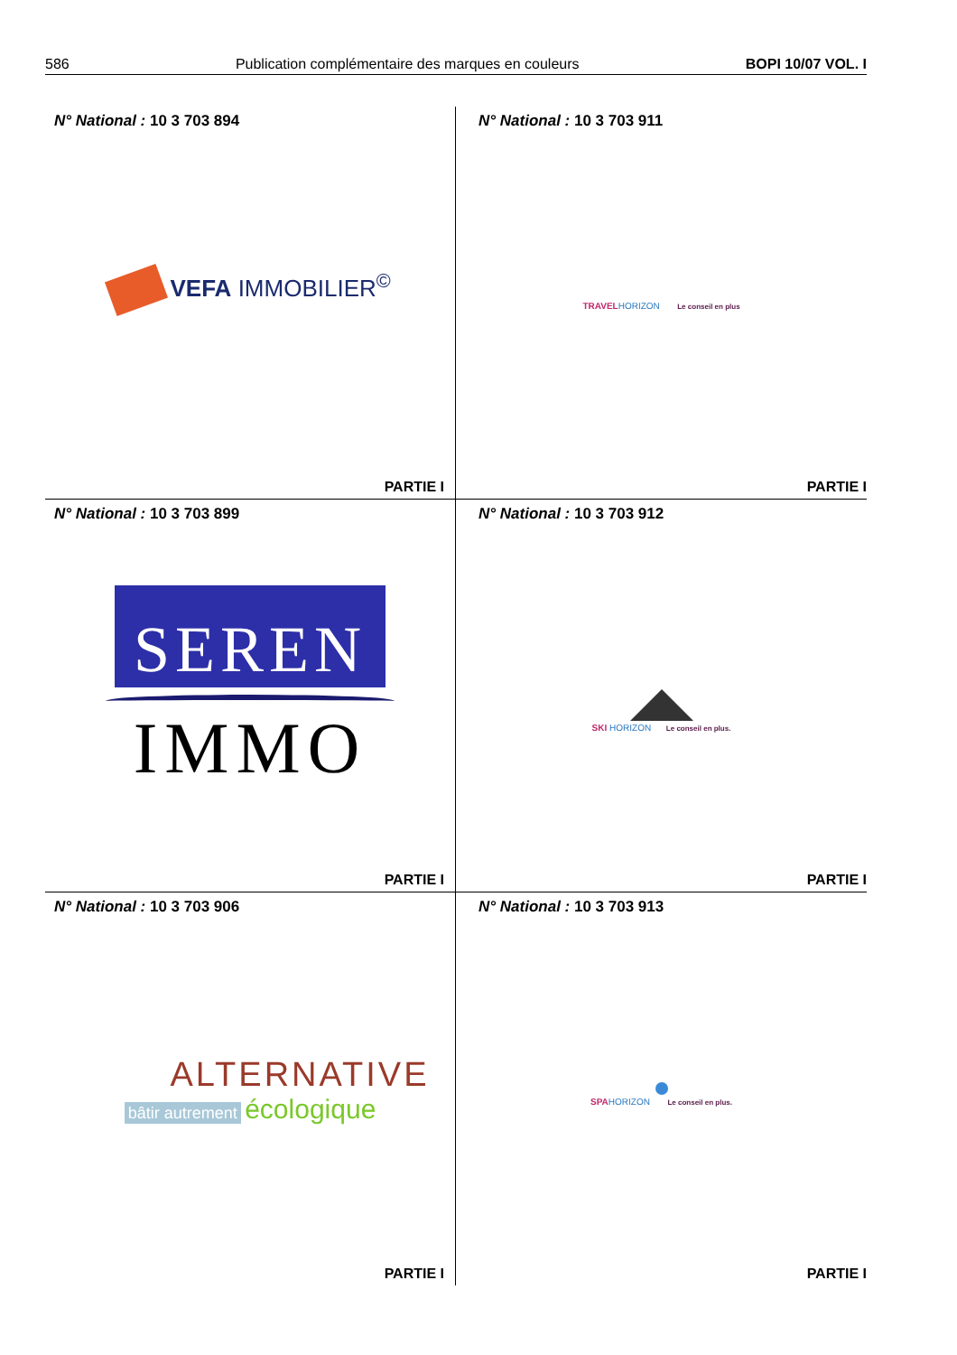586 Publication complémentaire des marques en couleurs BOPI 10/07 VOL. I
N° National : 10 3 703 894
VEFA IMMOBILIER<sup>©</sup>
PARTIE I
N° National : 10 3 703 911
TRAVEL HORIZON Le conseil en plus
PARTIE I
N° National : 10 3 703 899
SEREN
IMMO
PARTIE I
N° National : 10 3 703 912
SKI HORIZON Le conseil en plus.
PARTIE I
N° National : 10 3 703 906
ALTERNATIVE
bâtir autrement écologique
PARTIE I
N° National : 10 3 703 913
SPA HORIZON Le conseil en plus.
PARTIE I